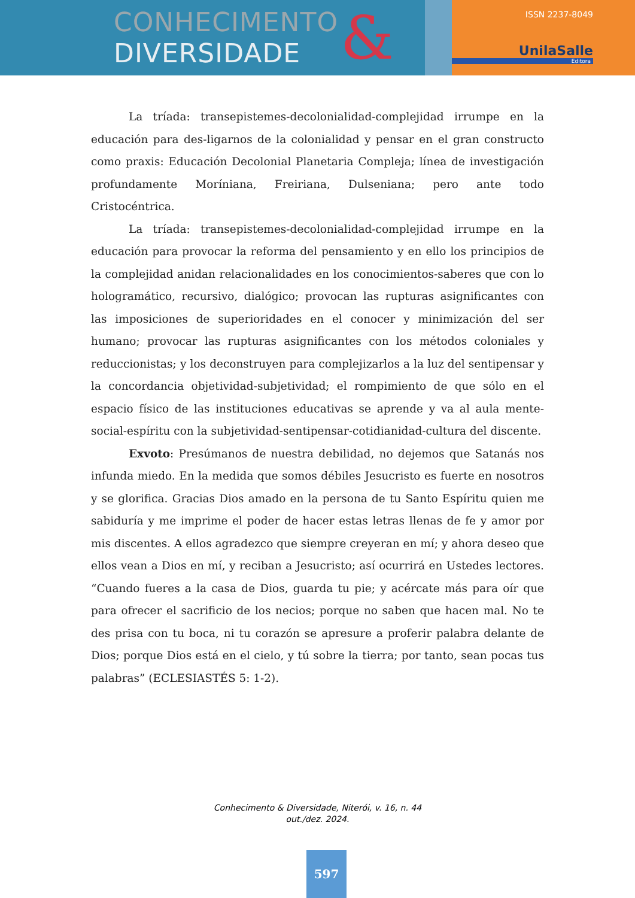CONHECIMENTO
DIVERSIDADE
&
ISSN 2237-8049
UnilaSalle
Editora
La tríada: transepistemes-decolonialidad-complejidad irrumpe en la educación para des-ligarnos de la colonialidad y pensar en el gran constructo como praxis: Educación Decolonial Planetaria Compleja; línea de investigación profundamente Moríniana, Freiriana, Dulseniana; pero ante todo Cristocéntrica.
La tríada: transepistemes-decolonialidad-complejidad irrumpe en la educación para provocar la reforma del pensamiento y en ello los principios de la complejidad anidan relacionalidades en los conocimientos-saberes que con lo hologramático, recursivo, dialógico; provocan las rupturas asignificantes con las imposiciones de superioridades en el conocer y minimización del ser humano; provocar las rupturas asignificantes con los métodos coloniales y reduccionistas; y los deconstruyen para complejizarlos a la luz del sentipensar y la concordancia objetividad-subjetividad; el rompimiento de que sólo en el espacio físico de las instituciones educativas se aprende y va al aula mente-social-espíritu con la subjetividad-sentipensar-cotidianidad-cultura del discente.
Exvoto: Presúmanos de nuestra debilidad, no dejemos que Satanás nos infunda miedo. En la medida que somos débiles Jesucristo es fuerte en nosotros y se glorifica. Gracias Dios amado en la persona de tu Santo Espíritu quien me sabiduría y me imprime el poder de hacer estas letras llenas de fe y amor por mis discentes. A ellos agradezco que siempre creyeran en mí; y ahora deseo que ellos vean a Dios en mí, y reciban a Jesucristo; así ocurrirá en Ustedes lectores. “Cuando fueres a la casa de Dios, guarda tu pie; y acércate más para oír que para ofrecer el sacrificio de los necios; porque no saben que hacen mal. No te des prisa con tu boca, ni tu corazón se apresure a proferir palabra delante de Dios; porque Dios está en el cielo, y tú sobre la tierra; por tanto, sean pocas tus palabras” (ECLESIASTÉS 5: 1-2).
Conhecimento & Diversidade, Niterói, v. 16, n. 44
out./dez. 2024.
597